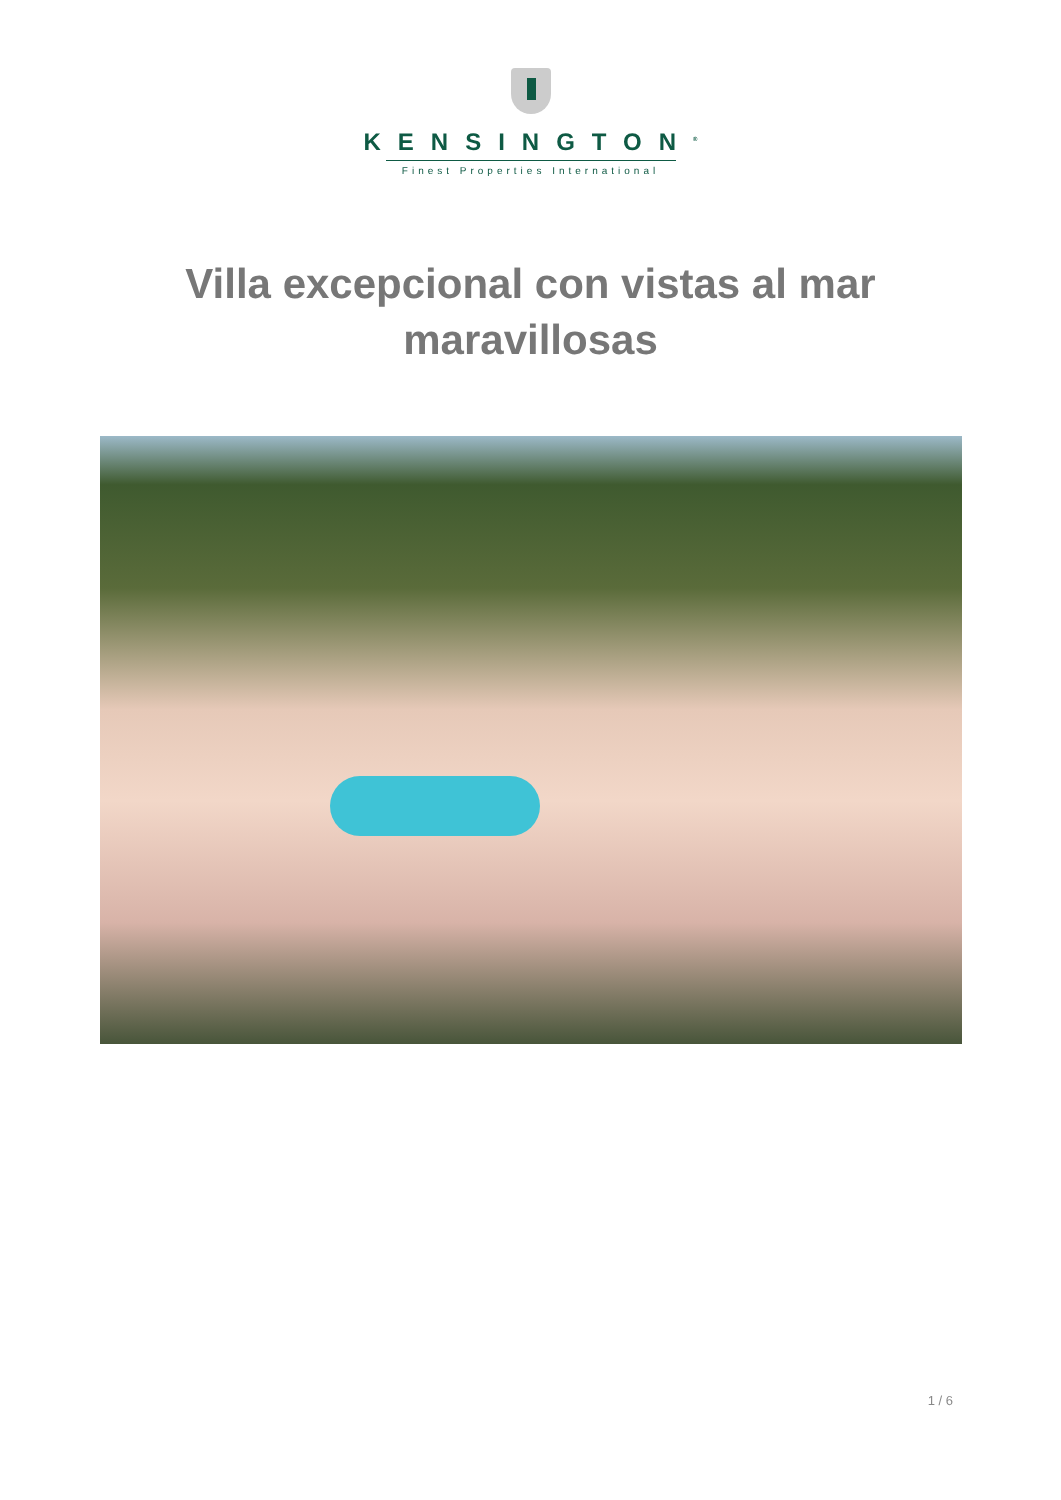KENSINGTON<sup>®</sup>
Finest Properties International
Villa excepcional con vistas al mar maravillosas
1 / 6